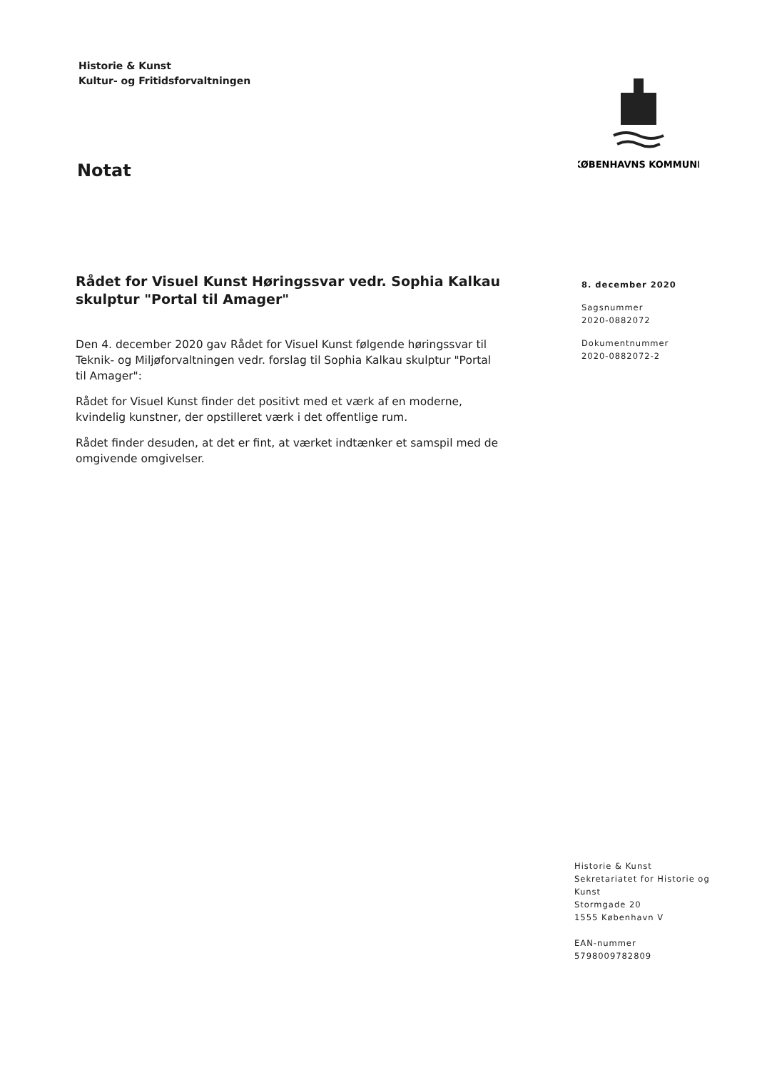Historie & Kunst
Kultur- og Fritidsforvaltningen
KØBENHAVNS KOMMUNE
Notat
Rådet for Visuel Kunst Høringssvar vedr. Sophia Kalkau skulptur "Portal til Amager"
Den 4. december 2020 gav Rådet for Visuel Kunst følgende høringssvar til Teknik- og Miljøforvaltningen vedr. forslag til Sophia Kalkau skulptur "Portal til Amager":
Rådet for Visuel Kunst finder det positivt med et værk af en moderne, kvindelig kunstner, der opstilleret værk i det offentlige rum.
Rådet finder desuden, at det er fint, at værket indtænker et samspil med de omgivende omgivelser.
8. december 2020
Sagsnummer
2020-0882072
Dokumentnummer
2020-0882072-2
Historie & Kunst
Sekretariatet for Historie og Kunst
Stormgade 20
1555 København V
EAN-nummer
5798009782809